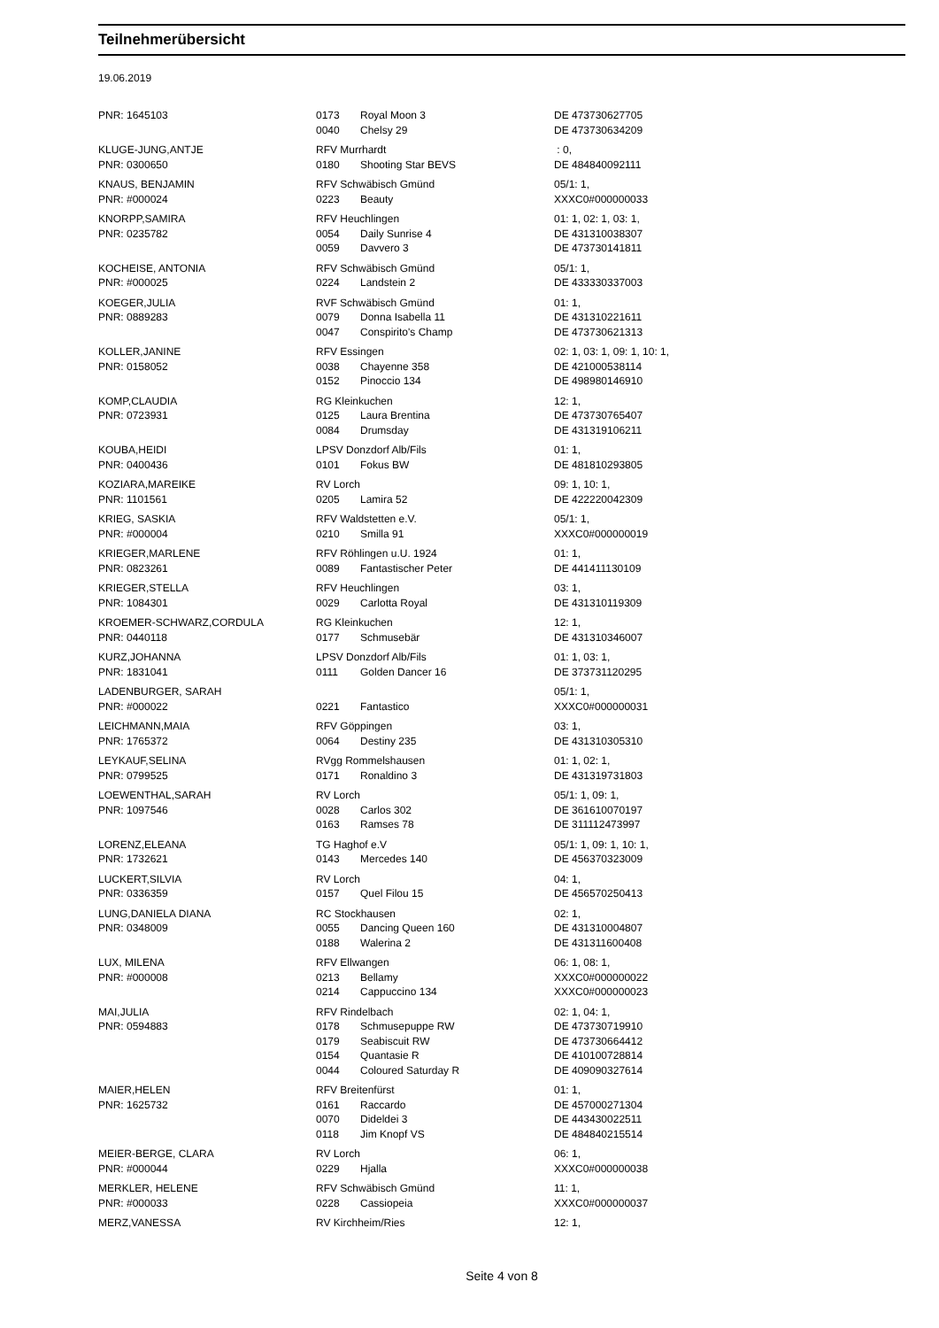Teilnehmerübersicht
19.06.2019
| PNR: 1645103 | 0173 | Royal Moon 3 | DE 473730627705 |
| | 0040 | Chelsy 29 | DE 473730634209 |
| KLUGE-JUNG,ANTJE | RFV Murrhardt | | : 0, |
| PNR: 0300650 | 0180 | Shooting Star BEVS | DE 484840092111 |
| KNAUS, BENJAMIN | RFV Schwäbisch Gmünd | | 05/1: 1, |
| PNR: #000024 | 0223 | Beauty | XXXC0#000000033 |
| KNORPP,SAMIRA | RFV Heuchlingen | | 01: 1, 02: 1, 03: 1, |
| PNR: 0235782 | 0054 | Daily Sunrise 4 | DE 431310038307 |
| | 0059 | Davvero 3 | DE 473730141811 |
| KOCHEISE, ANTONIA | RFV Schwäbisch Gmünd | | 05/1: 1, |
| PNR: #000025 | 0224 | Landstein 2 | DE 433330337003 |
| KOEGER,JULIA | RVF Schwäbisch Gmünd | | 01: 1, |
| PNR: 0889283 | 0079 | Donna Isabella 11 | DE 431310221611 |
| | 0047 | Conspirito's Champ | DE 473730621313 |
| KOLLER,JANINE | RFV Essingen | | 02: 1, 03: 1, 09: 1, 10: 1, |
| PNR: 0158052 | 0038 | Chayenne 358 | DE 421000538114 |
| | 0152 | Pinoccio 134 | DE 498980146910 |
| KOMP,CLAUDIA | RG Kleinkuchen | | 12: 1, |
| PNR: 0723931 | 0125 | Laura Brentina | DE 473730765407 |
| | 0084 | Drumsday | DE 431319106211 |
| KOUBA,HEIDI | LPSV Donzdorf Alb/Fils | | 01: 1, |
| PNR: 0400436 | 0101 | Fokus BW | DE 481810293805 |
| KOZIARA,MAREIKE | RV Lorch | | 09: 1, 10: 1, |
| PNR: 1101561 | 0205 | Lamira 52 | DE 422220042309 |
| KRIEG, SASKIA | RFV Waldstetten e.V. | | 05/1: 1, |
| PNR: #000004 | 0210 | Smilla 91 | XXXC0#000000019 |
| KRIEGER,MARLENE | RFV Röhlingen u.U. 1924 | | 01: 1, |
| PNR: 0823261 | 0089 | Fantastischer Peter | DE 441411130109 |
| KRIEGER,STELLA | RFV Heuchlingen | | 03: 1, |
| PNR: 1084301 | 0029 | Carlotta Royal | DE 431310119309 |
| KROEMER-SCHWARZ,CORDULA | RG Kleinkuchen | | 12: 1, |
| PNR: 0440118 | 0177 | Schmusebär | DE 431310346007 |
| KURZ,JOHANNA | LPSV Donzdorf Alb/Fils | | 01: 1, 03: 1, |
| PNR: 1831041 | 0111 | Golden Dancer 16 | DE 373731120295 |
| LADENBURGER, SARAH | | | 05/1: 1, |
| PNR: #000022 | 0221 | Fantastico | XXXC0#000000031 |
| LEICHMANN,MAIA | RFV Göppingen | | 03: 1, |
| PNR: 1765372 | 0064 | Destiny 235 | DE 431310305310 |
| LEYKAUF,SELINA | RVgg Rommelshausen | | 01: 1, 02: 1, |
| PNR: 0799525 | 0171 | Ronaldino 3 | DE 431319731803 |
| LOEWENTHAL,SARAH | RV Lorch | | 05/1: 1, 09: 1, |
| PNR: 1097546 | 0028 | Carlos 302 | DE 361610070197 |
| | 0163 | Ramses 78 | DE 311112473997 |
| LORENZ,ELEANA | TG Haghof e.V | | 05/1: 1, 09: 1, 10: 1, |
| PNR: 1732621 | 0143 | Mercedes 140 | DE 456370323009 |
| LUCKERT,SILVIA | RV Lorch | | 04: 1, |
| PNR: 0336359 | 0157 | Quel Filou 15 | DE 456570250413 |
| LUNG,DANIELA DIANA | RC Stockhausen | | 02: 1, |
| PNR: 0348009 | 0055 | Dancing Queen 160 | DE 431310004807 |
| | 0188 | Walerina 2 | DE 431311600408 |
| LUX, MILENA | RFV Ellwangen | | 06: 1, 08: 1, |
| PNR: #000008 | 0213 | Bellamy | XXXC0#000000022 |
| | 0214 | Cappuccino 134 | XXXC0#000000023 |
| MAI,JULIA | RFV Rindelbach | | 02: 1, 04: 1, |
| PNR: 0594883 | 0178 | Schmusepuppe RW | DE 473730719910 |
| | 0179 | Seabiscuit RW | DE 473730664412 |
| | 0154 | Quantasie R | DE 410100728814 |
| | 0044 | Coloured Saturday R | DE 409090327614 |
| MAIER,HELEN | RFV Breitenfürst | | 01: 1, |
| PNR: 1625732 | 0161 | Raccardo | DE 457000271304 |
| | 0070 | Dideldei 3 | DE 443430022511 |
| | 0118 | Jim Knopf VS | DE 484840215514 |
| MEIER-BERGE, CLARA | RV Lorch | | 06: 1, |
| PNR: #000044 | 0229 | Hjalla | XXXC0#000000038 |
| MERKLER, HELENE | RFV Schwäbisch Gmünd | | 11: 1, |
| PNR: #000033 | 0228 | Cassiopeia | XXXC0#000000037 |
| MERZ,VANESSA | RV Kirchheim/Ries | | 12: 1, |
Seite 4 von 8